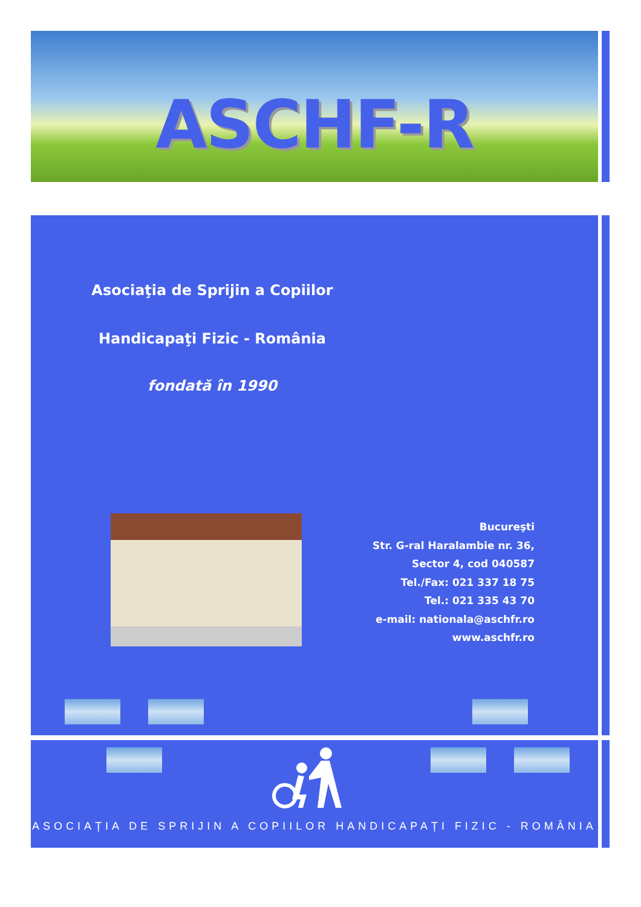ASCHF-R
Asociaţia de Sprijin a Copiilor
Handicapaţi Fizic - România
fondată în 1990
Bucureşti
Str. G-ral Haralambie nr. 36,
Sector 4, cod 040587
Tel./Fax: 021 337 18 75
Tel.: 021 335 43 70
e-mail: nationala@aschfr.ro
www.aschfr.ro
ASOCIAȚIA DE SPRIJIN A COPIILOR HANDICAPAȚI FIZIC - ROMÂNIA